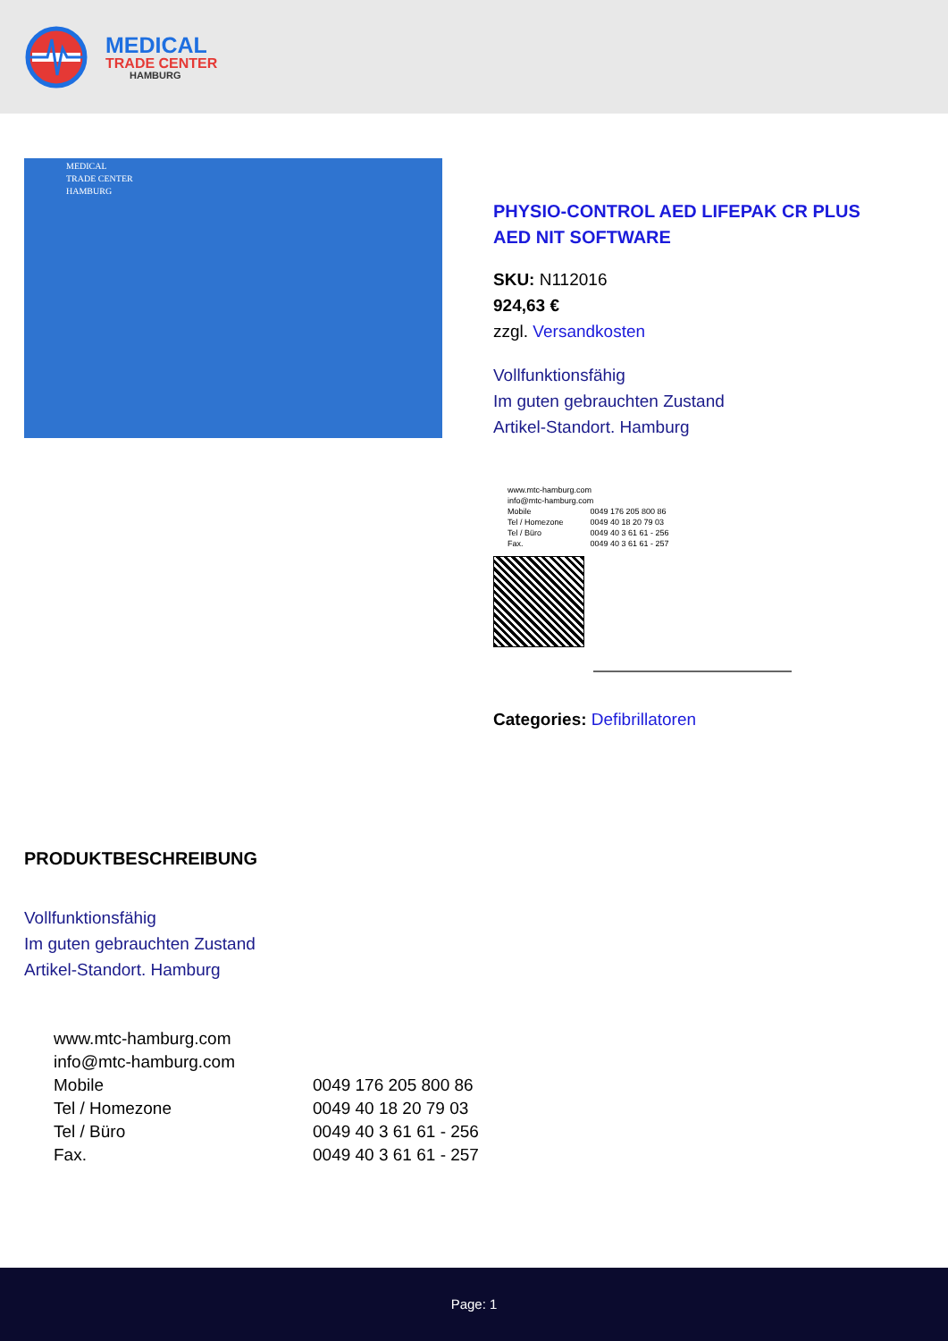MEDICAL
TRADE CENTER
HAMBURG
MEDICAL
TRADE CENTER
HAMBURG
PHYSIO-CONTROL AED LIFEPAK CR PLUS AED NIT SOFTWARE
SKU: N112016
924,63 €
zzgl. Versandkosten
Vollfunktionsfähig
Im guten gebrauchten Zustand
Artikel-Standort. Hamburg
| www.mtc-hamburg.com | |
| info@mtc-hamburg.com | |
| Mobile | 0049 176 205 800 86 |
| Tel / Homezone | 0049 40 18 20 79 03 |
| Tel / Büro | 0049 40 3 61 61 - 256 |
| Fax. | 0049 40 3 61 61 - 257 |
Categories: Defibrillatoren
PRODUKTBESCHREIBUNG
Vollfunktionsfähig
Im guten gebrauchten Zustand
Artikel-Standort. Hamburg
| www.mtc-hamburg.com | |
| info@mtc-hamburg.com | |
| Mobile | 0049 176 205 800 86 |
| Tel / Homezone | 0049 40 18 20 79 03 |
| Tel / Büro | 0049 40 3 61 61 - 256 |
| Fax. | 0049 40 3 61 61 - 257 |
Page: 1